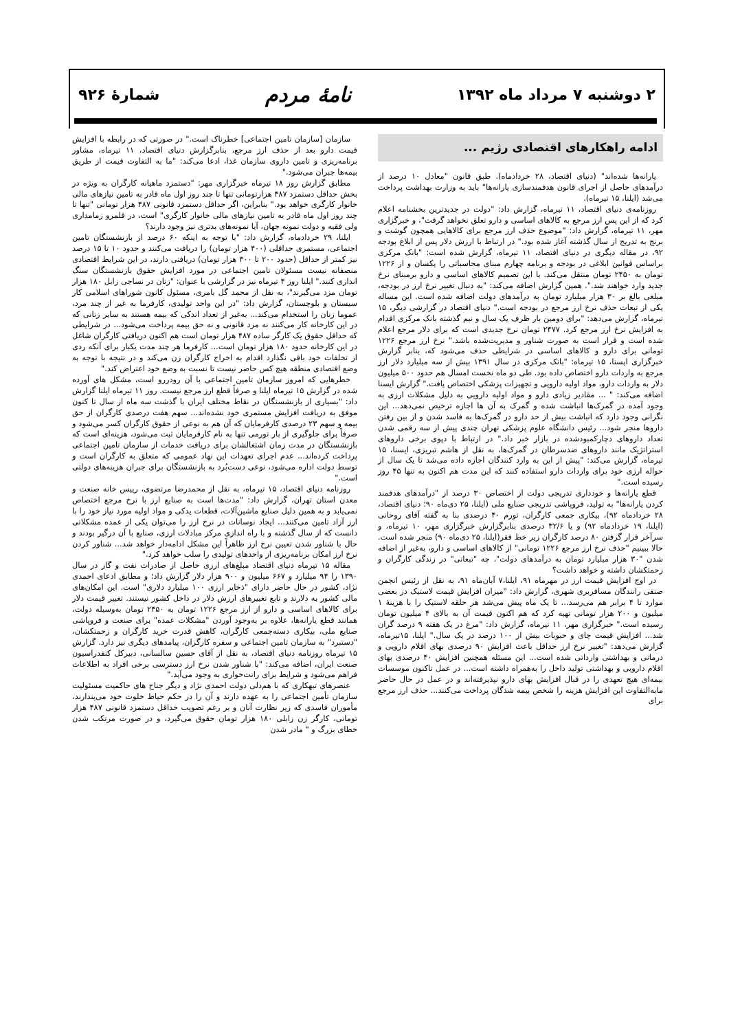۲ دوشنبه ۷ مرداد ماه ۱۳۹۲
نامهٔ مردم
شمارهٔ ۹۲۶
ادامه راهکارهای اقتصادی رژیم ...
یارانه‌ها شده‌اند" (دنیای اقتصاد، ۲۸ خردادماه). طبق قانون "معادل ۱۰ درصد از درآمدهای حاصل از اجرای قانون هدفمندسازی یارانه‌ها" باید به وزارت بهداشت پرداخت می‌شد (ایلنا، ۱۵ تیرماه).
روزنامه‌ی دنیای اقتصاد، ۱۱ تیرماه، گزارش داد: "دولت در جدیدترین بخشنامه اعلام کرد که از این پس ارز مرجع به کالاهای اساسی و دارو تعلق نخواهد گرفت"، و خبرگزاری مهر، ۱۱ تیرماه، گزارش داد: "موضوع حذف ارز مرجع برای کالاهایی همچون گوشت و برنج به تدریج از سال گذشته آغاز شده بود." در ارتباط با ارزش دلار پس از ابلاغ بودجه ۹۲، در مقاله دیگری در دنیای اقتصاد، ۱۱ تیرماه، گزارش شده است: "بانک مرکزی براساس قوانین ابلاغی در بودجه و برنامه چهارم مبنای محاسباتی را یکسان و از ۱۲۲۶ تومان به ۲۴۵۰ تومان منتقل می‌کند. با این تصمیم کالاهای اساسی و دارو برمبنای نرخ جدید وارد خواهند شد.". همین گزارش اضافه می‌کند: "به دنبال تغییر نرخ ارز در بودجه، مبلغی بالغ بر ۳۰ هزار میلیارد تومان به درآمدهای دولت اضافه شده است. این مساله یکی از تبعات حذف نرخ ارز مرجع در بودجه است." دنیای اقتصاد در گزارشی دیگر، ۱۵ تیرماه، گزارش می‌دهد: "برای دومین بار ظرف یک سال و نیم گذشته بانک مرکزی اقدام به افزایش نرخ ارز مرجع کرد. ۲۴۷۷ تومان نرخ جدیدی است که برای دلار مرجع اعلام شده است و قرار است به صورت شناور و مدیریت‌شده باشد." نرخ ارز مرجع ۱۲۲۶ تومانی برای دارو و کالاهای اساسی در شرایطی حذف می‌شود که، بنابر گزارش خبرگزاری ایسنا، ۱۵ تیرماه: "بانک مرکزی در سال ۱۳۹۱ بیش از سه میلیارد دلار ارز مرجع به واردات دارو اختصاص داده بود. طی دو ماه نخست امسال هم حدود ۵۰۰ میلیون دلار به واردات دارو، مواد اولیه دارویی و تجهیزات پزشکی اختصاص یافت." گزارش ایسنا اضافه می‌کند: " ... مقادیر زیادی دارو و مواد اولیه دارویی به دلیل مشکلات ارزی به وجود آمده در گمرک‌ها انباشت شده و گمرک به آن ها اجازه ترخیص نمی‌دهد... این نگرانی وجود دارد که انباشت بیش از حد دارو در گمرک‌ها به فاسد شدن و از بین رفتن داروها منجر شود... رئیس دانشگاه علوم پزشکی تهران چندی پیش از سه رقمی شدن تعداد داروهای دچارکمبودشده در بازار خبر داد." در ارتباط با دپوی برخی داروهای استراتژیک مانند داروهای ضدسرطان در گمرک‌ها، به نقل از هاشم تبریزی، ایسنا، ۱۵ تیرماه، گزارش می‌کند: "پیش از این به وارد کنندگان اجازه داده می‌شد تا یک سال از حواله ارزی خود برای واردات دارو استفاده کنند که این مدت هم اکنون به تنها ۴۵ روز رسیده است."
قطع یارانه‌ها و خودداری تدریجی دولت از اختصاص ۳۰ درصد از "درآمدهای هدفمند کردن یارانه‌ها" به تولید، فروپاشی تدریجی صنایع ملی (ایلنا، ۲۵ دی‌ماه ۹۰؛ دنیای اقتصاد، ۲۸ خردادماه ۹۲)، بیکاری جمعی کارگران، تورم ۴۰ درصدی بنا به گفته آقای روحانی (ایلنا، ۱۹ خردادماه ۹۲) و یا ۳۲/۶ درصدی بنابرگزارش خبرگزاری مهر، ۱۰ تیرماه، و سرآخر قرار گرفتن ۸۰ درصد کارگران زیر خط فقر(ایلنا، ۲۵ دی‌ماه ۹۰) منجر شده است. حالا ببینیم "حذف نرخ ارز مرجع ۱۲۲۶ تومانی" از کالاهای اساسی و دارو، به‌غیر از اضافه شدن "۳۰ هزار میلیارد تومان به درآمدهای دولت"، چه "تبعاتی" در زندگی کارگران و زحمتکشان داشته و خواهد داشت؟
در اوج افزایش قیمت ارز در مهرماه ۹۱، ایلنا،۷ آبان‌ماه ۹۱، به نقل از رئیس انجمن صنفی رانندگان مسافربری شهری، گزارش داد: "میزان افزایش قیمت لاستیک در بعضی موارد تا ۴ برابر هم می‌رسد... تا یک ماه پیش می‌شد هر حلقه لاستیک را با هزینهٔ ۱ میلیون و ۲۰۰ هزار تومانی تهیه کرد که هم اکنون قیمت آن به بالای ۴ میلیون تومان رسیده است." خبرگزاری مهر، ۱۱ تیرماه، گزارش داد: "مرغ در یک هفته ۹ درصد گران شد... افزایش قیمت چای و حبوبات بیش از ۱۰۰ درصد در یک سال." ایلنا، ۱۵تیرماه، گزارش می‌دهد: "تغییر نرخ ارز حداقل باعث افزایش ۹۰ درصدی بهای اقلام دارویی و درمانی و بهداشتی وارداتی شده است... این مسئله همچنین افزایش ۴۰ درصدی بهای اقلام دارویی و بهداشتی تولید داخل را به‌همراه داشته است... در عمل تاکنون موسسات بیمه‌ای هیچ تعهدی را در قبال افزایش بهای دارو نپذیرفته‌اند و در عمل در حال حاضر مابه‌التفاوت این افزایش هزینه را شخص بیمه شدگان پرداخت می‌کنند... حذف ارز مرجع برای
سازمان [سازمان تامین اجتماعی] خطرناک است." در صورتی که در رابطه با افزایش قیمت دارو بعد از حذف ارز مرجع، بنابرگزارش دنیای اقتصاد، ۱۱ تیرماه، مشاور برنامه‌ریزی و تامین داروی سازمان غذا، ادعا می‌کند: "ما به التفاوت قیمت از طریق بیمه‌ها جبران می‌شود."
مطابق گزارش روز ۱۸ تیرماه خبرگزاری مهر: "دستمزد ماهیانه کارگران به ویژه در بخش حداقل دستمزد ۴۸۷ هزارتومانی تنها تا چند روز اول ماه قادر به تامین نیازهای مالی خانوار کارگری خواهد بود." بنابراین، اگر حداقل دستمزد قانونی ۴۸۷ هزار تومانی "تنها تا چند روز اول ماه قادر به تامین نیازهای مالی خانوار کارگری" است، در قلمرو زمامداری ولی فقیه و دولت نمونه جهان، آیا نمونه‌های بدتری نیز وجود دارند؟
ایلنا، ۲۹ خردادماه، گزارش داد: "با توجه به اینکه ۶۰ درصد از بازنشستگان تامین اجتماعی، مستمری حداقلی (۴۰۰ هزار تومان) را دریافت می‌کنند و حدود ۱۰ تا ۱۵ درصد نیز کمتر از حداقل (حدود ۲۰۰ تا ۳۰۰ هزار تومان) دریافتی دارند، در این شرایط اقتصادی منصفانه نیست مسئولان تامین اجتماعی در مورد افزایش حقوق بازنشستگان سنگ اندازی کنند." ایلنا روز ۴ تیرماه نیز در گزارشی با عنوان: "زنان در نساجی زابل ۱۸۰ هزار تومان مزد می‌گیرند"، به نقل از محمد گل بامری، مسئول کانون شوراهای اسلامی کار سیستان و بلوچستان، گزارش داد: "در این واحد تولیدی، کارفرما به غیر از چند مرد، عموما زنان را استخدام می‌کند... به‌غیر از تعداد اندکی که بیمه هستند به سایر زنانی که در این کارخانه کار می‌کنند نه مزد قانونی و نه حق بیمه پرداخت می‌شود... در شرایطی که حداقل حقوق یک کارگر ساده ۴۸۷ هزار تومان است هم اکنون دریافتی کارگران شاغل در این کارخانه حدود ۱۸۰ هزار تومان است... کارفرما هر چند مدت یکبار برای آنکه ردی از تخلفات خود باقی نگذارد اقدام به اخراج کارگران زن می‌کند و در نتیجه با توجه به وضع اقتصادی منطقه هیچ کس حاضر نیست تا نسبت به وضع خود اعتراض کند."
خطرهایی که امروز سازمان تامین اجتماعی با آن رودررو است، مشکل های آورده شده در گزارش ۱۵ تیرماه ایلنا و صرفاً قطع ارز مرجع نیست. روز ۱۱ تیرماه ایلنا گزارش داد: "بسیاری از بازنشستگان در نقاط مختلف ایران با گذشت سه ماه از سال تا کنون موفق به دریافت افزایش مستمری خود نشده‌اند... سهم هفت درصدی کارگران از حق بیمه و سهم ۲۳ درصدی کارفرمایان که آن هم به نوعی از حقوق کارگران کسر می‌شود و صرفاً برای جلوگیری از بار تورمی تنها به نام کارفرمایان ثبت می‌شود، هزینه‌ای است که بازنشستگان در مدت زمان اشتغالشان برای دریافت خدمات از سازمان تامین اجتماعی پرداخت کرده‌اند... عدم اجرای تعهدات این نهاد عمومی که متعلق به کارگران است و توسط دولت اداره می‌شود، نوعی دست‌بُرد به بازنشستگان برای جبران هزینه‌های دولتی است."
روزنامه دنیای اقتصاد، ۱۵ تیرماه، به نقل از محمدرضا مرتضوی، رییس خانه صنعت و معدن استان تهران، گزارش داد: "مدت‌ها است به صنایع ارز با نرخ مرجع اختصاص نمی‌یابد و به همین دلیل صنایع ماشین‌آلات، قطعات یدکی و مواد اولیه مورد نیاز خود را با ارز آزاد تامین می‌کنند... ایجاد نوسانات در نرخ ارز را می‌توان یکی از عمده مشکلاتی دانست که از سال گذشته و با راه اندازی مرکز مبادلات ارزی، صنایع با آن درگیر بودند و حال با شناور شدن تعیین نرخ ارز ظاهراً این مشکل ادامه‌دار خواهد شد... شناور کردن نرخ ارز امکان برنامه‌ریزی از واحدهای تولیدی را سلب خواهد کرد."
مقاله ۱۵ تیرماه دنیای اقتصاد مبلغ‌های ارزی حاصل از صادرات نفت و گاز در سال ۱۳۹۰ را ۹۴ میلیارد و ۶۶۷ میلیون و ۹۰۰ هزار دلار گزارش داد؛ و مطابق ادعای احمدی نژاد، کشور در حال حاضر دارای "ذخایر ارزی ۱۰۰ میلیارد دلاری" است. این امکان‌های مالی کشور به دلارند و تابع تغییرهای ارزش دلار در داخل کشور نیستند. تغییر قیمت دلار برای کالاهای اساسی و دارو از ارز مرجع ۱۲۲۶ تومان به ۲۴۵۰ تومان به‌وسیله دولت، همانند قطع یارانه‌ها، علاوه بر به‌وجود آوردن "مشکلات عمده" برای صنعت و فروپاشی صنایع ملی، بیکاری دسته‌جمعی کارگران، کاهش قدرت خرید کارگران و زحمتکشان، "دستبرد" به سازمان تامین اجتماعی و سفره کارگران، پیامدهای دیگری نیز دارد. گزارش ۱۵ تیرماه روزنامه دنیای اقتصاد، به نقل از آقای حسین سالسانی، دبیرکل کنفدراسیون صنعت ایران، اضافه می‌کند: "با شناور شدن نرخ ارز دسترسی برخی افراد به اطلاعات فراهم می‌شود و شرایط برای رانت‌خواری به وجود می‌آید."
عنصرهای تبهکاری که با هم‌دلی دولت احمدی نژاد و دیگر جناح های حاکمیت مسئولیت سازمان تأمین اجتماعی را به عهده دارند و آن را در حکم حیاط خلوت خود می‌پندارند، مأموران فاسدی که زیر نظارت آنان و بر رغم تصویب حداقل دستمزد قانونی ۴۸۷ هزار تومانی، کارگر زن زابلی ۱۸۰ هزار تومان حقوق می‌گیرد، و در صورت مرتکب شدن خطای بزرگ و " مادر شدن